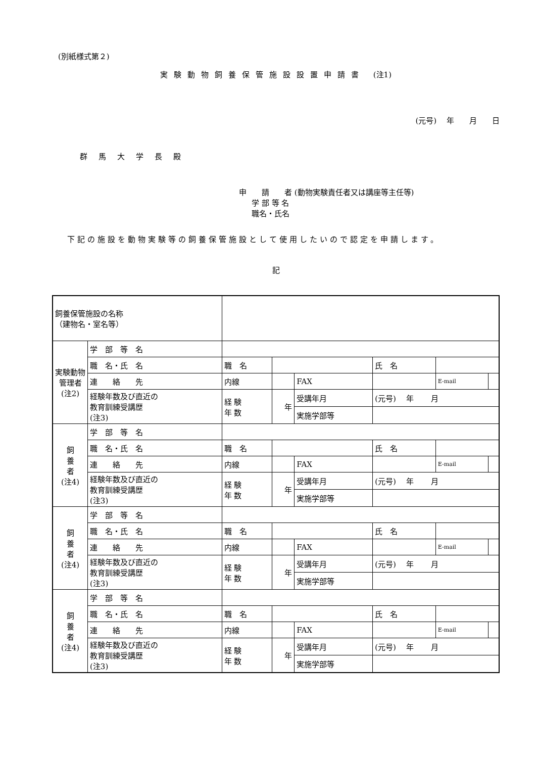(別紙様式第２)
実験動物飼養保管施設設置申請書 (注1)
(元号)　 年　　月　　日
群馬大学長殿
申　　請　　者 (動物実験責任者又は講座等主任等)
学 部 等 名
職名・氏名
下記の施設を動物実験等の飼養保管施設として使用したいので認定を申請します。
記
| 飼養保管施設の名称 （建物名・室名等） | | | | | | | |
| 実験動物 管理者 (注2) | 学 部 等 名 | | | | | | |
| | 職 名・氏 名 | 職 名 | | | 氏 名 | | |
| | 連 絡 先 | 内線 | | FAX | | E-mail | |
| | 経験年数及び直近の 教育訓練受講歴 (注3) | 経 験 年 数 | 年 | 受講年月 | (元号) 年 月 | | |
| | | | | 実施学部等 | | | |
| 飼 養 者 (注4) | 学 部 等 名 | | | | | | |
| | 職 名・氏 名 | 職 名 | | | 氏 名 | | |
| | 連 絡 先 | 内線 | | FAX | | E-mail | |
| | 経験年数及び直近の 教育訓練受講歴 (注3) | 経 験 年 数 | 年 | 受講年月 | (元号) 年 月 | | |
| | | | | 実施学部等 | | | |
| 飼 養 者 (注4) | 学 部 等 名 | | | | | | |
| | 職 名・氏 名 | 職 名 | | | 氏 名 | | |
| | 連 絡 先 | 内線 | | FAX | | E-mail | |
| | 経験年数及び直近の 教育訓練受講歴 (注3) | 経 験 年 数 | 年 | 受講年月 | (元号) 年 月 | | |
| | | | | 実施学部等 | | | |
| 飼 養 者 (注4) | 学 部 等 名 | | | | | | |
| | 職 名・氏 名 | 職 名 | | | 氏 名 | | |
| | 連 絡 先 | 内線 | | FAX | | E-mail | |
| | 経験年数及び直近の 教育訓練受講歴 (注3) | 経 験 年 数 | 年 | 受講年月 | (元号) 年 月 | | |
| | | | | 実施学部等 | | | |